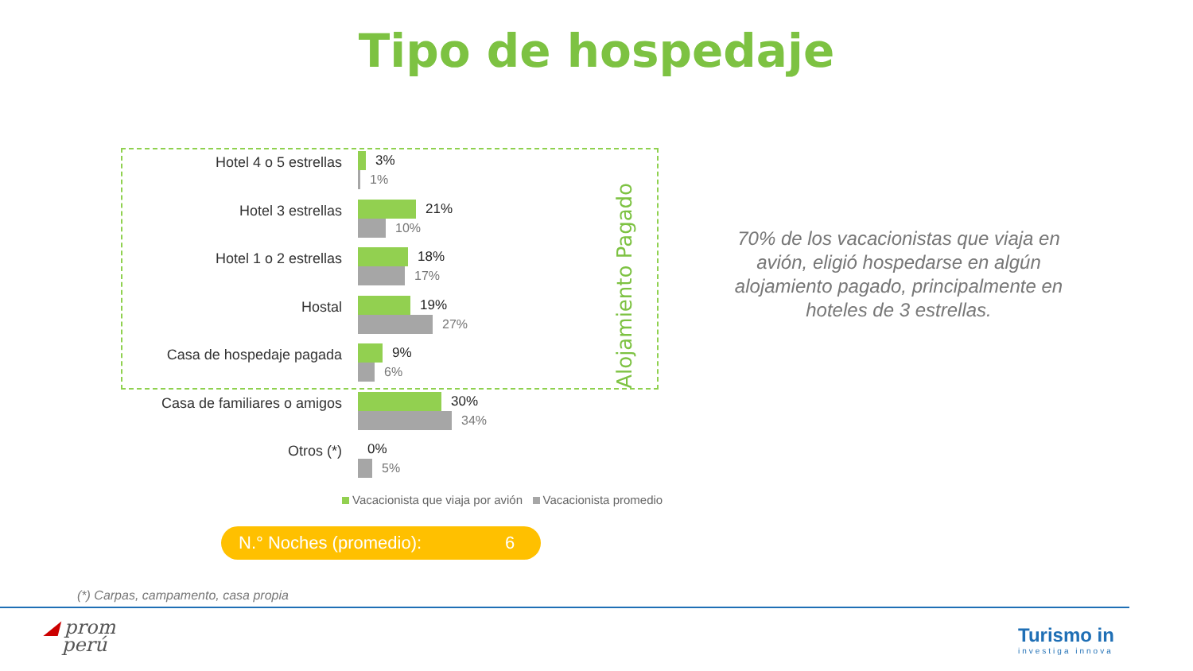Tipo de hospedaje
Hotel 4 o 5 estrellas
3%
1%
Hotel 3 estrellas
21%
10%
Hotel 1 o 2 estrellas
18%
17%
Hostal
19%
27%
Casa de hospedaje pagada
9%
6%
Casa de familiares o amigos
30%
34%
Otros (*)
0%
5%
Alojamiento Pagado
Vacacionista que viaja por avión Vacacionista promedio
N.° Noches (promedio): 6
70% de los vacacionistas que viaja en avión, eligió hospedarse en algún alojamiento pagado, principalmente en hoteles de 3 estrellas.
(*) Carpas, campamento, casa propia
◢ prom
perú
Turismo in
investiga innova